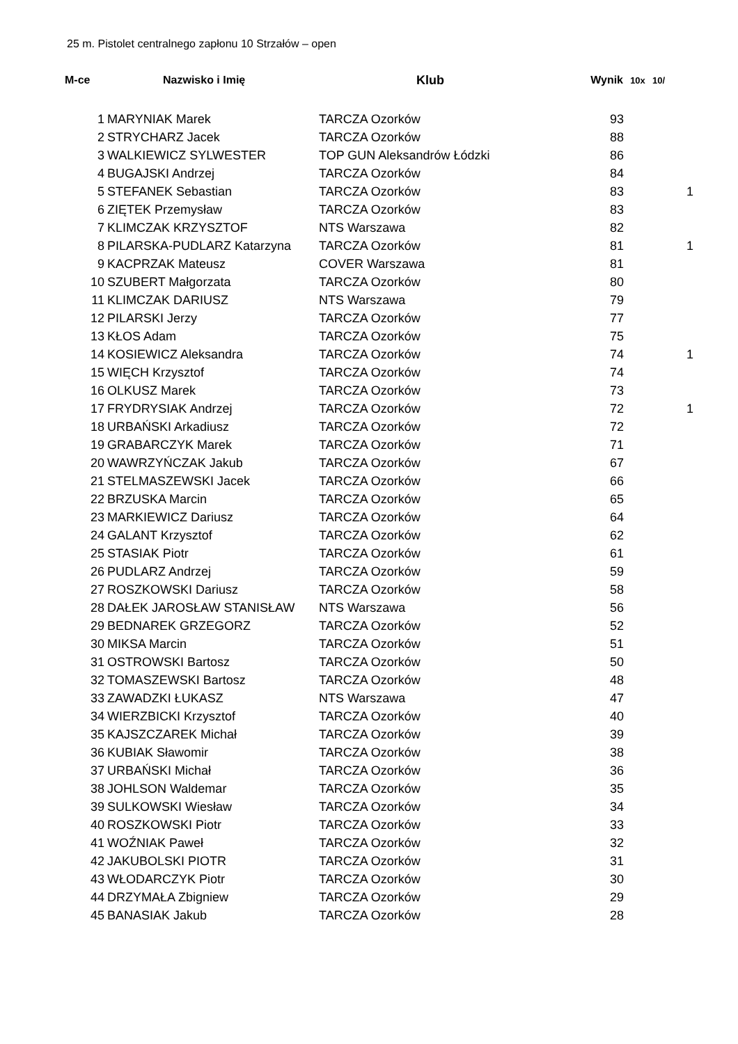25 m. Pistolet centralnego zapłonu 10 Strzałów – open
| M-ce | Nazwisko i Imię | Klub | Wynik | 10x | 10/ |
| --- | --- | --- | --- | --- | --- |
| 1 | MARYNIAK Marek | TARCZA Ozorków | 93 | | |
| 2 | STRYCHARZ Jacek | TARCZA Ozorków | 88 | | |
| 3 | WALKIEWICZ SYLWESTER | TOP GUN Aleksandrów Łódzki | 86 | | |
| 4 | BUGAJSKI Andrzej | TARCZA Ozorków | 84 | | |
| 5 | STEFANEK Sebastian | TARCZA Ozorków | 83 | | 1 |
| 6 | ZIĘTEK Przemysław | TARCZA Ozorków | 83 | | |
| 7 | KLIMCZAK KRZYSZTOF | NTS Warszawa | 82 | | |
| 8 | PILARSKA-PUDLARZ Katarzyna | TARCZA Ozorków | 81 | | 1 |
| 9 | KACPRZAK Mateusz | COVER Warszawa | 81 | | |
| 10 | SZUBERT Małgorzata | TARCZA Ozorków | 80 | | |
| 11 | KLIMCZAK DARIUSZ | NTS Warszawa | 79 | | |
| 12 | PILARSKI Jerzy | TARCZA Ozorków | 77 | | |
| 13 | KŁOS Adam | TARCZA Ozorków | 75 | | |
| 14 | KOSIEWICZ Aleksandra | TARCZA Ozorków | 74 | | 1 |
| 15 | WIĘCH Krzysztof | TARCZA Ozorków | 74 | | |
| 16 | OLKUSZ Marek | TARCZA Ozorków | 73 | | |
| 17 | FRYDRYSIAK Andrzej | TARCZA Ozorków | 72 | | 1 |
| 18 | URBAŃSKI Arkadiusz | TARCZA Ozorków | 72 | | |
| 19 | GRABARCZYK Marek | TARCZA Ozorków | 71 | | |
| 20 | WAWRZYŃCZAK Jakub | TARCZA Ozorków | 67 | | |
| 21 | STELMASZEWSKI Jacek | TARCZA Ozorków | 66 | | |
| 22 | BRZUSKA Marcin | TARCZA Ozorków | 65 | | |
| 23 | MARKIEWICZ Dariusz | TARCZA Ozorków | 64 | | |
| 24 | GALANT Krzysztof | TARCZA Ozorków | 62 | | |
| 25 | STASIAK Piotr | TARCZA Ozorków | 61 | | |
| 26 | PUDLARZ Andrzej | TARCZA Ozorków | 59 | | |
| 27 | ROSZKOWSKI Dariusz | TARCZA Ozorków | 58 | | |
| 28 | DAŁEK JAROSŁAW STANISŁAW | NTS Warszawa | 56 | | |
| 29 | BEDNAREK GRZEGORZ | TARCZA Ozorków | 52 | | |
| 30 | MIKSA Marcin | TARCZA Ozorków | 51 | | |
| 31 | OSTROWSKI Bartosz | TARCZA Ozorków | 50 | | |
| 32 | TOMASZEWSKI Bartosz | TARCZA Ozorków | 48 | | |
| 33 | ZAWADZKI ŁUKASZ | NTS Warszawa | 47 | | |
| 34 | WIERZBICKI Krzysztof | TARCZA Ozorków | 40 | | |
| 35 | KAJSZCZAREK Michał | TARCZA Ozorków | 39 | | |
| 36 | KUBIAK Sławomir | TARCZA Ozorków | 38 | | |
| 37 | URBAŃSKI Michał | TARCZA Ozorków | 36 | | |
| 38 | JOHLSON Waldemar | TARCZA Ozorków | 35 | | |
| 39 | SULKOWSKI Wiesław | TARCZA Ozorków | 34 | | |
| 40 | ROSZKOWSKI Piotr | TARCZA Ozorków | 33 | | |
| 41 | WOŹNIAK Paweł | TARCZA Ozorków | 32 | | |
| 42 | JAKUBOLSKI PIOTR | TARCZA Ozorków | 31 | | |
| 43 | WŁODARCZYK Piotr | TARCZA Ozorków | 30 | | |
| 44 | DRZYMAŁA Zbigniew | TARCZA Ozorków | 29 | | |
| 45 | BANASIAK Jakub | TARCZA Ozorków | 28 | | |